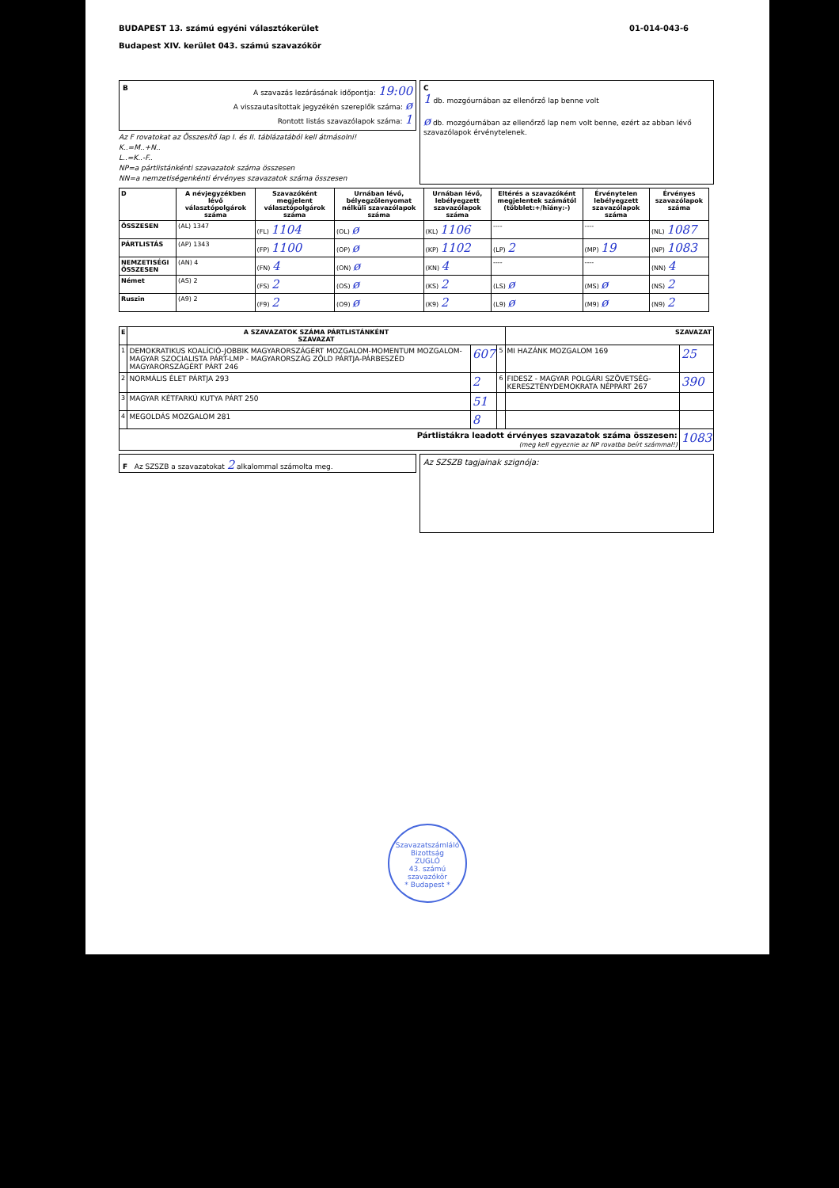BUDAPEST 13. számú egyéni választókerület
Budapest XIV. kerület 043. számú szavazókör
01-014-043-6
BA szavazás lezárásának időpontja: 19:00
A visszautasítottak jegyzékén szereplők száma: ø
Rontott listás szavazólapok száma: 1
Az F rovatokat az Összesítő lap I. és II. táblázatából kell átmásolni!
K..=M..+N..
L..=K..-F..
NP=a pártlistánkénti szavazatok száma összesen
NN=a nemzetiségenkénti érvényes szavazatok száma összesen
C
1 db. mozgóurnában az ellenőrző lap benne volt
ø db. mozgóurnában az ellenőrző lap nem volt benne, ezért az abban lévő szavazólapok érvénytelenek.
| D | A névjegyzékben lévő választópolgárok száma | Szavazóként megjelent választópolgárok száma | Urnában lévő, bélyegzőlenyomat nélküli szavazólapok száma | Urnában lévő, lebélyegzett szavazólapok száma | Eltérés a szavazóként megjelentek számától (többlet:+/hiány:-) | Érvénytelen lebélyegzett szavazólapok száma | Érvényes szavazólapok száma |
| --- | --- | --- | --- | --- | --- | --- | --- |
| ÖSSZESEN | (AL) 1347 | (FL) 1104 | (OL) ø | (KL) 1106 | ---- | ---- | (NL) 1087 |
| PÁRTLISTÁS | (AP) 1343 | (FP) 1100 | (OP) ø | (KP) 1102 | (LP) 2 | (MP) 19 | (NP) 1083 |
| NEMZETISÉGI ÖSSZESEN | (AN) 4 | (FN) 4 | (ON) ø | (KN) 4 | ---- | ---- | (NN) 4 |
| Német | (AS) 2 | (FS) 2 | (OS) ø | (KS) 2 | (LS) ø | (MS) ø | (NS) 2 |
| Ruszin | (A9) 2 | (F9) 2 | (O9) ø | (K9) 2 | (L9) ø | (M9) ø | (N9) 2 |
| E | A SZAVAZATOK SZÁMA PÁRTLISTÁNKÉNT SZAVAZAT | | | SZAVAZAT | |
| --- | --- | --- | --- | --- | --- |
| 1 | DEMOKRATIKUS KOALÍCIÓ-JOBBIK MAGYARORSZÁGÉRT MOZGALOM-MOMENTUM MOZGALOM-MAGYAR SZOCIALISTA PÁRT-LMP - MAGYARORSZÁG ZÖLD PÁRTJA-PÁRBESZÉD MAGYARORSZÁGÉRT PÁRT 246 | 607 | 5 | MI HAZÁNK MOZGALOM 169 | 25 |
| 2 | NORMÁLIS ÉLET PÁRTJA 293 | 2 | 6 | FIDESZ - MAGYAR POLGÁRI SZÖVETSÉG-KERESZTÉNYDEMOKRATA NÉPPÁRT 267 | 390 |
| 3 | MAGYAR KÉTFARKÚ KUTYA PÁRT 250 | 51 | | | |
| 4 | MEGOLDÁS MOZGALOM 281 | 8 | | | |
| Pártlistákra leadott érvényes szavazatok száma összesen: (meg kell egyeznie az NP rovatba beírt számmal!) | | | | | 1083 |
F Az SZSZB a szavazatokat 2 alkalommal számolta meg.
Az SZSZB tagjainak szignója:
Szavazatszámláló Bizottság
ZUGLÓ
43. számú
szavazókör
* Budapest *